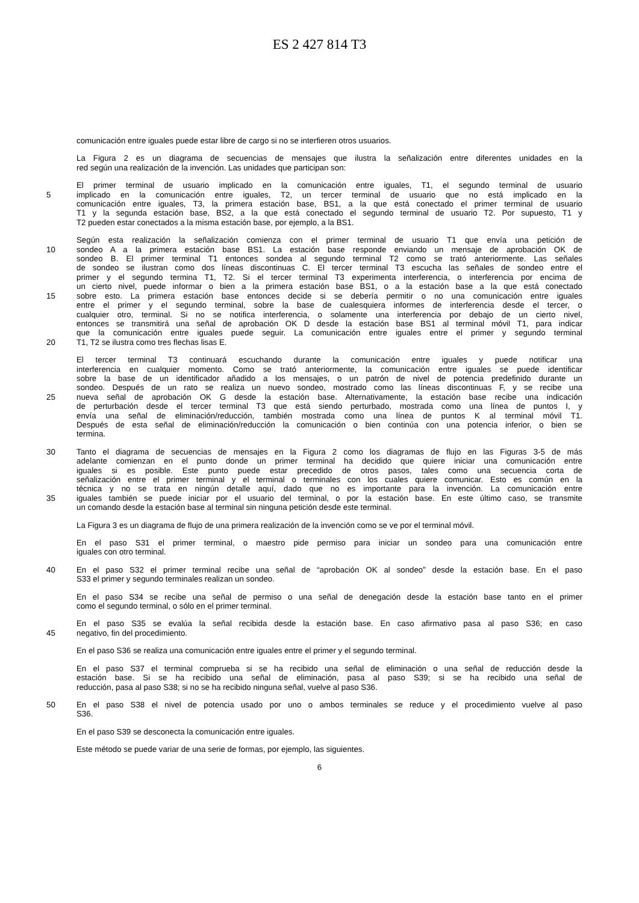ES 2 427 814 T3
comunicación entre iguales puede estar libre de cargo si no se interfieren otros usuarios.
La Figura 2 es un diagrama de secuencias de mensajes que ilustra la señalización entre diferentes unidades en la
red según una realización de la invención. Las unidades que participan son:
El primer terminal de usuario implicado en la comunicación entre iguales, T1, el segundo terminal de usuario
5 implicado en la comunicación entre iguales, T2, un tercer terminal de usuario que no está implicado en la
comunicación entre iguales, T3, la primera estación base, BS1, a la que está conectado el primer terminal de usuario
T1 y la segunda estación base, BS2, a la que está conectado el segundo terminal de usuario T2. Por supuesto, T1 y
T2 pueden estar conectados a la misma estación base, por ejemplo, a la BS1.
Según esta realización la señalización comienza con el primer terminal de usuario T1 que envía una petición de
10 sondeo A a la primera estación base BS1. La estación base responde enviando un mensaje de aprobación OK de
sondeo B. El primer terminal T1 entonces sondea al segundo terminal T2 como se trató anteriormente. Las señales
de sondeo se ilustran como dos líneas discontinuas C. El tercer terminal T3 escucha las señales de sondeo entre el
primer y el segundo termina T1, T2. Si el tercer terminal T3 experimenta interferencia, o interferencia por encima de
un cierto nivel, puede informar o bien a la primera estación base BS1, o a la estación base a la que está conectado
15 sobre esto. La primera estación base entonces decide si se debería permitir o no una comunicación entre iguales
entre el primer y el segundo terminal, sobre la base de cualesquiera informes de interferencia desde el tercer, o
cualquier otro, terminal. Si no se notifica interferencia, o solamente una interferencia por debajo de un cierto nivel,
entonces se transmitirá una señal de aprobación OK D desde la estación base BS1 al terminal móvil T1, para indicar
que la comunicación entre iguales puede seguir. La comunicación entre iguales entre el primer y segundo terminal
20 T1, T2 se ilustra como tres flechas lisas E.
El tercer terminal T3 continuará escuchando durante la comunicación entre iguales y puede notificar una
interferencia en cualquier momento. Como se trató anteriormente, la comunicación entre iguales se puede identificar
sobre la base de un identificador añadido a los mensajes, o un patrón de nivel de potencia predefinido durante un
sondeo. Después de un rato se realiza un nuevo sondeo, mostrado como las líneas discontinuas F, y se recibe una
25 nueva señal de aprobación OK G desde la estación base. Alternativamente, la estación base recibe una indicación
de perturbación desde el tercer terminal T3 que está siendo perturbado, mostrada como una línea de puntos I, y
envía una señal de eliminación/reducción, también mostrada como una línea de puntos K al terminal móvil T1.
Después de esta señal de eliminación/reducción la comunicación o bien continúa con una potencia inferior, o bien se
termina.
30 Tanto el diagrama de secuencias de mensajes en la Figura 2 como los diagramas de flujo en las Figuras 3-5 de más
adelante comienzan en el punto donde un primer terminal ha decidido que quiere iniciar una comunicación entre
iguales si es posible. Este punto puede estar precedido de otros pasos, tales como una secuencia corta de
señalización entre el primer terminal y el terminal o terminales con los cuales quiere comunicar. Esto es común en la
técnica y no se trata en ningún detalle aquí, dado que no es importante para la invención. La comunicación entre
35 iguales también se puede iniciar por el usuario del terminal, o por la estación base. En este último caso, se transmite
un comando desde la estación base al terminal sin ninguna petición desde este terminal.
La Figura 3 es un diagrama de flujo de una primera realización de la invención como se ve por el terminal móvil.
En el paso S31 el primer terminal, o maestro pide permiso para iniciar un sondeo para una comunicación entre
iguales con otro terminal.
40 En el paso S32 el primer terminal recibe una señal de “aprobación OK al sondeo” desde la estación base. En el paso
S33 el primer y segundo terminales realizan un sondeo.
En el paso S34 se recibe una señal de permiso o una señal de denegación desde la estación base tanto en el primer
como el segundo terminal, o sólo en el primer terminal.
En el paso S35 se evalúa la señal recibida desde la estación base. En caso afirmativo pasa al paso S36; en caso
45 negativo, fin del procedimiento.
En el paso S36 se realiza una comunicación entre iguales entre el primer y el segundo terminal.
En el paso S37 el terminal comprueba si se ha recibido una señal de eliminación o una señal de reducción desde la
estación base. Si se ha recibido una señal de eliminación, pasa al paso S39; si se ha recibido una señal de
reducción, pasa al paso S38; si no se ha recibido ninguna señal, vuelve al paso S36.
50 En el paso S38 el nivel de potencia usado por uno o ambos terminales se reduce y el procedimiento vuelve al paso
S36.
En el paso S39 se desconecta la comunicación entre iguales.
Este método se puede variar de una serie de formas, por ejemplo, las siguientes.
6